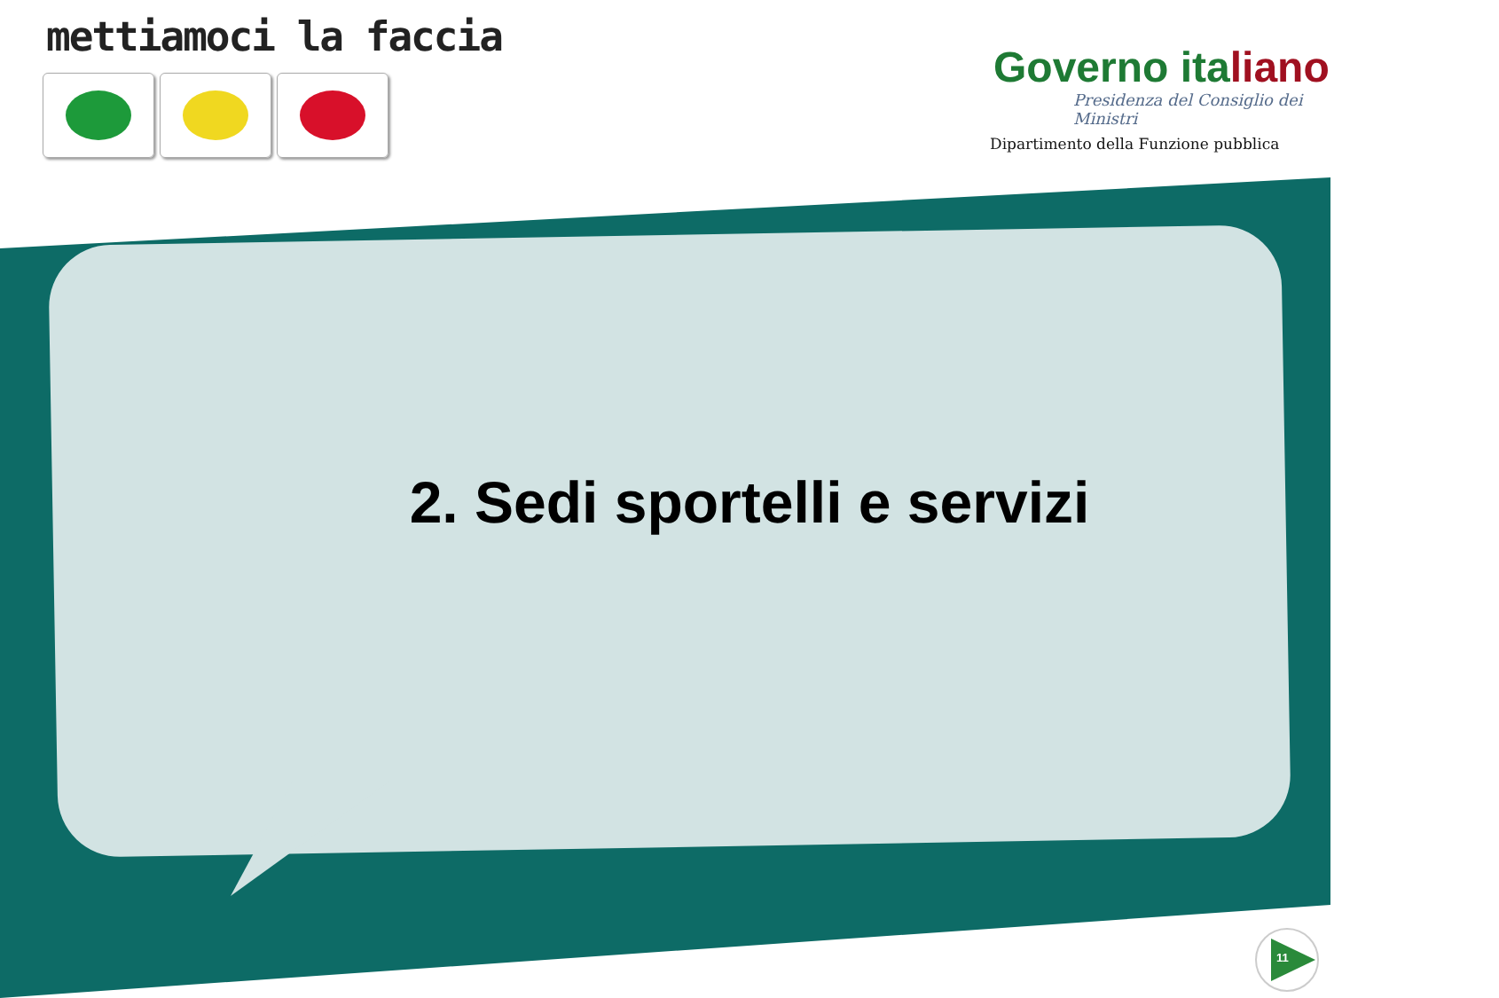mettiamoci la faccia
Governo italiano
Presidenza del Consiglio dei Ministri
Dipartimento della Funzione pubblica
2. Sedi sportelli e servizi
11